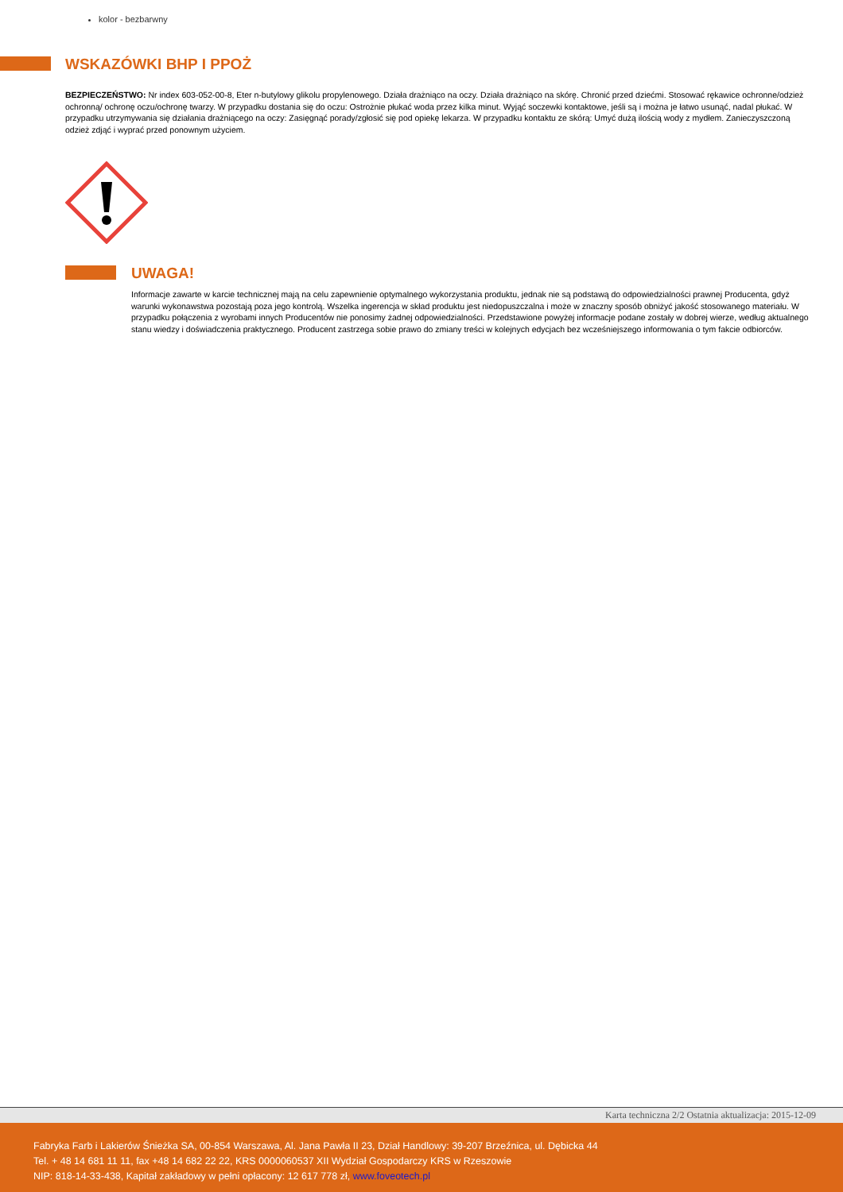kolor - bezbarwny
WSKAZÓWKI BHP I PPOŻ
BEZPIECZEŃSTWO: Nr index 603-052-00-8, Eter n-butylowy glikolu propylenowego. Działa drażniąco na oczy. Działa drażniąco na skórę. Chronić przed dziećmi. Stosować rękawice ochronne/odzież ochronną/ ochronę oczu/ochronę twarzy. W przypadku dostania się do oczu: Ostrożnie płukać woda przez kilka minut. Wyjąć soczewki kontaktowe, jeśli są i można je łatwo usunąć, nadal płukać. W przypadku utrzymywania się działania drażniącego na oczy: Zasięgnąć porady/zgłosić się pod opiekę lekarza. W przypadku kontaktu ze skórą: Umyć dużą ilością wody z mydłem. Zanieczyszczoną odzież zdjąć i wyprać przed ponownym użyciem.
UWAGA!
Informacje zawarte w karcie technicznej mają na celu zapewnienie optymalnego wykorzystania produktu, jednak nie są podstawą do odpowiedzialności prawnej Producenta, gdyż warunki wykonawstwa pozostają poza jego kontrolą. Wszelka ingerencja w skład produktu jest niedopuszczalna i może w znaczny sposób obniżyć jakość stosowanego materiału. W przypadku połączenia z wyrobami innych Producentów nie ponosimy żadnej odpowiedzialności. Przedstawione powyżej informacje podane zostały w dobrej wierze, według aktualnego stanu wiedzy i doświadczenia praktycznego. Producent zastrzega sobie prawo do zmiany treści w kolejnych edycjach bez wcześniejszego informowania o tym fakcie odbiorców.
Karta techniczna 2/2 Ostatnia aktualizacja: 2015-12-09
Fabryka Farb i Lakierów Śnieżka SA, 00-854 Warszawa, Al. Jana Pawła II 23, Dział Handlowy: 39-207 Brzeźnica, ul. Dębicka 44
Tel. + 48 14 681 11 11, fax +48 14 682 22 22, KRS 0000060537 XII Wydział Gospodarczy KRS w Rzeszowie
NIP: 818-14-33-438, Kapitał zakładowy w pełni opłacony: 12 617 778 zł, www.foveotech.pl